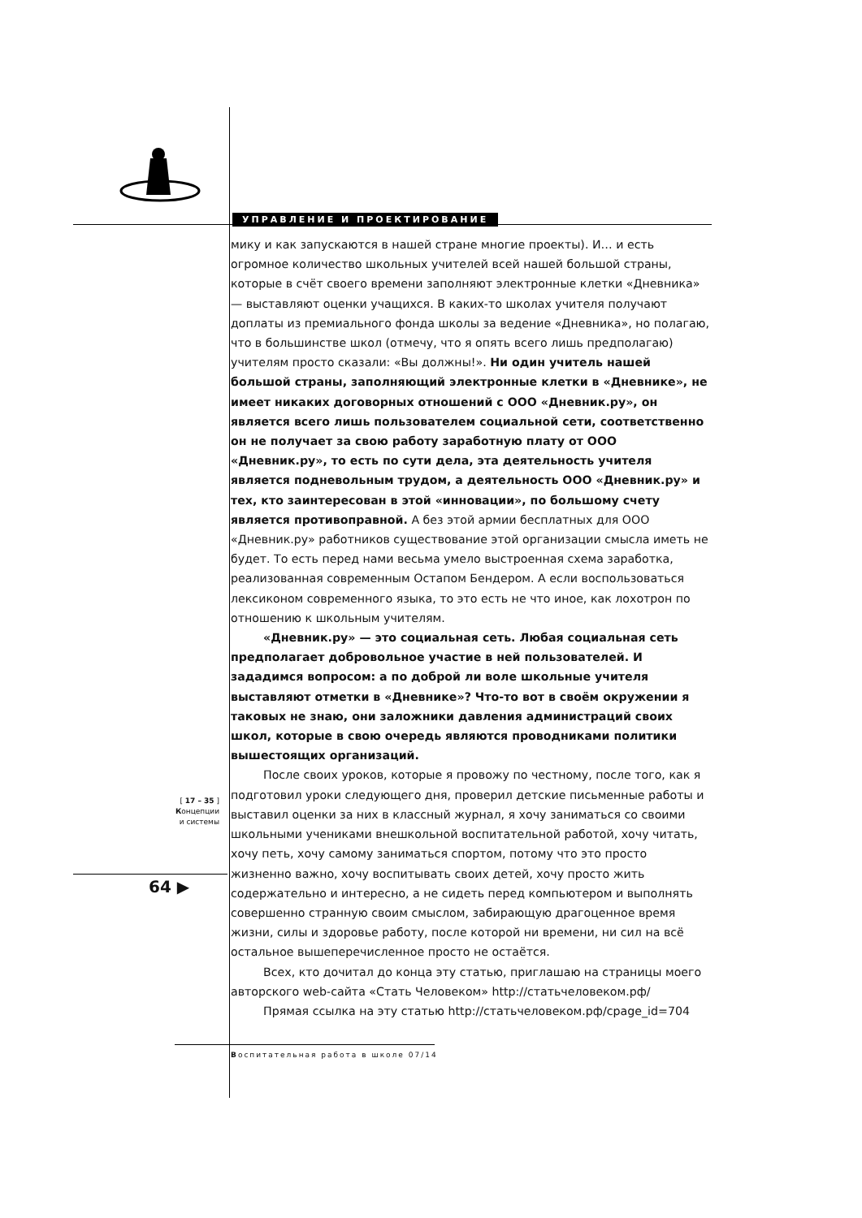УПРАВЛЕНИЕ И ПРОЕКТИРОВАНИЕ
мику и как запускаются в нашей стране многие проекты). И… и есть огромное количество школьных учителей всей нашей большой страны, которые в счёт своего времени заполняют электронные клетки «Дневника» — выставляют оценки учащихся. В каких-то школах учителя получают доплаты из премиального фонда школы за ведение «Дневника», но полагаю, что в большинстве школ (отмечу, что я опять всего лишь предполагаю) учителям просто сказали: «Вы должны!». Ни один учитель нашей большой страны, заполняющий электронные клетки в «Дневнике», не имеет никаких договорных отношений с ООО «Дневник.ру», он является всего лишь пользователем социальной сети, соответственно он не получает за свою работу заработную плату от ООО «Дневник.ру», то есть по сути дела, эта деятельность учителя является подневольным трудом, а деятельность ООО «Дневник.ру» и тех, кто заинтересован в этой «инновации», по большому счету является противоправной. А без этой армии бесплатных для ООО «Дневник.ру» работников существование этой организации смысла иметь не будет. То есть перед нами весьма умело выстроенная схема заработка, реализованная современным Остапом Бендером. А если воспользоваться лексиконом современного языка, то это есть не что иное, как лохотрон по отношению к школьным учителям.
«Дневник.ру» — это социальная сеть. Любая социальная сеть предполагает добровольное участие в ней пользователей. И зададимся вопросом: а по доброй ли воле школьные учителя выставляют отметки в «Дневнике»? Что-то вот в своём окружении я таковых не знаю, они заложники давления администраций своих школ, которые в свою очередь являются проводниками политики вышестоящих организаций.
После своих уроков, которые я провожу по честному, после того, как я подготовил уроки следующего дня, проверил детские письменные работы и выставил оценки за них в классный журнал, я хочу заниматься со своими школьными учениками внешкольной воспитательной работой, хочу читать, хочу петь, хочу самому заниматься спортом, потому что это просто жизненно важно, хочу воспитывать своих детей, хочу просто жить содержательно и интересно, а не сидеть перед компьютером и выполнять совершенно странную своим смыслом, забирающую драгоценное время жизни, силы и здоровье работу, после которой ни времени, ни сил на всё остальное вышеперечисленное просто не остаётся.
Всех, кто дочитал до конца эту статью, приглашаю на страницы моего авторского web-сайта «Стать Человеком» http://статьчеловеком.рф/
Прямая ссылка на эту статью http://статьчеловеком.рф/cpage_id=704
[ 17 – 35 ]
Концепции
и системы
64 ▶
Воспитательная работа в школе 07/14